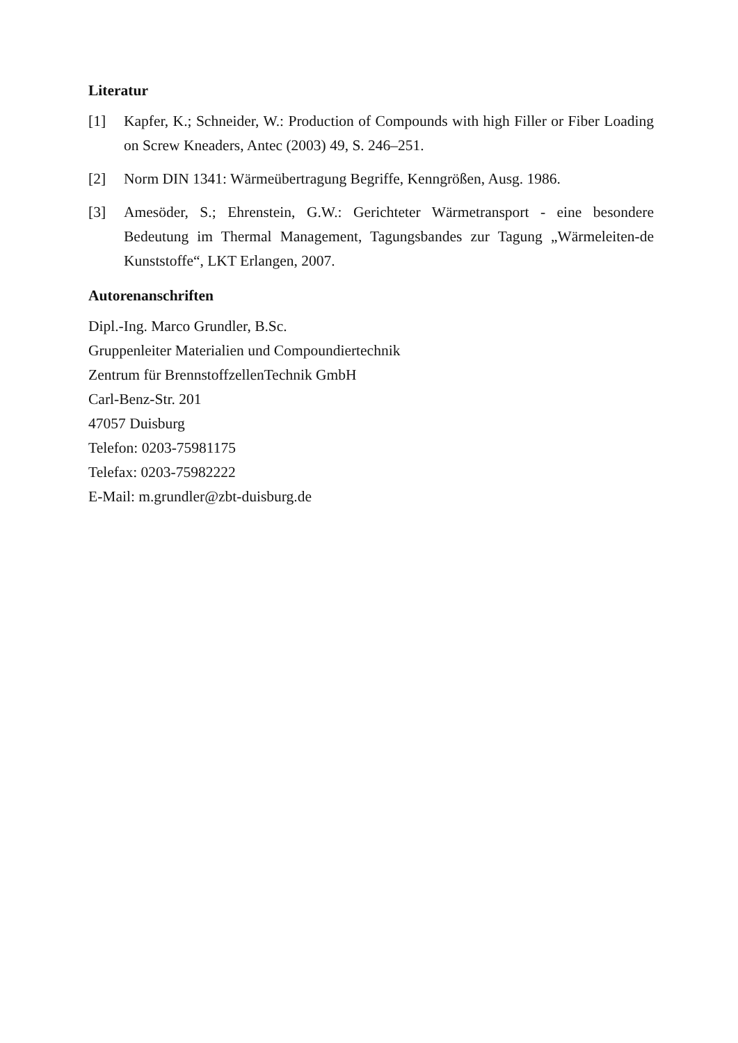Literatur
[1] Kapfer, K.; Schneider, W.: Production of Compounds with high Filler or Fiber Loading on Screw Kneaders, Antec (2003) 49, S. 246–251.
[2] Norm DIN 1341: Wärmeübertragung Begriffe, Kenngrößen, Ausg. 1986.
[3] Amesöder, S.; Ehrenstein, G.W.: Gerichteter Wärmetransport - eine besondere Bedeutung im Thermal Management, Tagungsbandes zur Tagung „Wärmeleiten-de Kunststoffe“, LKT Erlangen, 2007.
Autorenanschriften
Dipl.-Ing. Marco Grundler, B.Sc.
Gruppenleiter Materialien und Compoundiertechnik
Zentrum für BrennstoffzellenTechnik GmbH
Carl-Benz-Str. 201
47057 Duisburg
Telefon: 0203-75981175
Telefax: 0203-75982222
E-Mail: m.grundler@zbt-duisburg.de